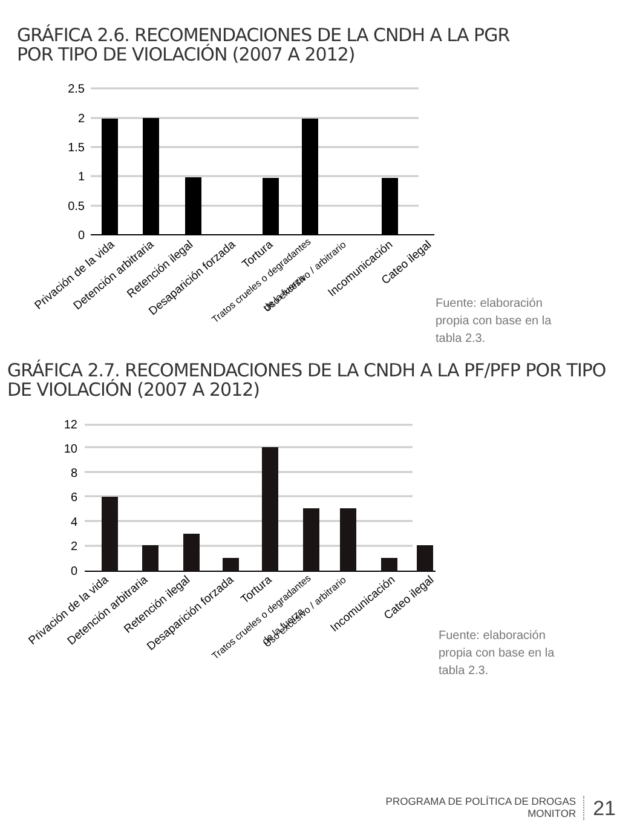GRÁFICA 2.6. RECOMENDACIONES DE LA CNDH A LA PGR
POR TIPO DE VIOLACIÓN (2007 A 2012)
2.5
2
1.5
1
0.5
0
Privación de la vida
Detención arbitraria
Retención ilegal
Desaparición forzada
Tortura
Tratos crueles o degradantes
Uso excesivo / arbitrario
de la fuerza
Incomunicación
Cateo ilegal
Fuente: elaboración
propia con base en la
tabla 2.3.
GRÁFICA 2.7. RECOMENDACIONES DE LA CNDH A LA PF/PFP POR TIPO
DE VIOLACIÓN (2007 A 2012)
12
10
8
6
4
2
0
Privación de la vida
Detención arbitraria
Retención ilegal
Desaparición forzada
Tortura
Tratos crueles o degradantes
Uso excesivo / arbitrario
de la fuerza
Incomunicación
Cateo ilegal
Fuente: elaboración
propia con base en la
tabla 2.3.
PROGRAMA DE POLÍTICA DE DROGAS
MONITOR
21